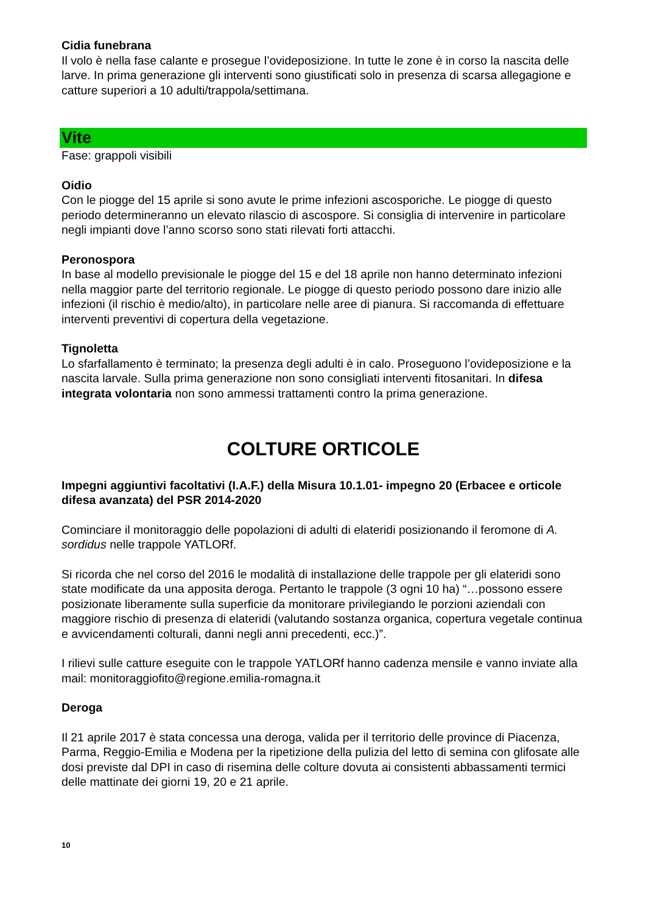Cidia funebrana
Il volo è nella fase calante e prosegue l’ovideposizione. In tutte le zone è in corso la nascita delle larve. In prima generazione gli interventi sono giustificati solo in presenza di scarsa allegagione e catture superiori a 10 adulti/trappola/settimana.
Vite
Fase: grappoli visibili
Oidio
Con le piogge del 15 aprile si sono avute le prime infezioni ascosporiche. Le piogge di questo periodo determineranno un elevato rilascio di ascospore. Si consiglia di intervenire in particolare negli impianti dove l’anno scorso sono stati rilevati forti attacchi.
Peronospora
In base al modello previsionale le piogge del 15 e del 18 aprile non hanno determinato infezioni nella maggior parte del territorio regionale. Le piogge di questo periodo possono dare inizio alle infezioni (il rischio è medio/alto), in particolare nelle aree di pianura. Si raccomanda di effettuare interventi preventivi di copertura della vegetazione.
Tignoletta
Lo sfarfallamento è terminato; la presenza degli adulti è in calo. Proseguono l’ovideposizione e la nascita larvale. Sulla prima generazione non sono consigliati interventi fitosanitari. In difesa integrata volontaria non sono ammessi trattamenti contro la prima generazione.
COLTURE ORTICOLE
Impegni aggiuntivi facoltativi (I.A.F.) della Misura 10.1.01- impegno 20 (Erbacee e orticole difesa avanzata) del PSR 2014-2020
Cominciare il monitoraggio delle popolazioni di adulti di elateridi posizionando il feromone di A. sordidus nelle trappole YATLORf.
Si ricorda che nel corso del 2016 le modalità di installazione delle trappole per gli elateridi sono state modificate da una apposita deroga. Pertanto le trappole (3 ogni 10 ha) “…possono essere posizionate liberamente sulla superficie da monitorare privilegiando le porzioni aziendali con maggiore rischio di presenza di elateridi (valutando sostanza organica, copertura vegetale continua e avvicendamenti colturali, danni negli anni precedenti, ecc.)”.
I rilievi sulle catture eseguite con le trappole YATLORf hanno cadenza mensile e vanno inviate alla mail: monitoraggiofito@regione.emilia-romagna.it
Deroga
Il 21 aprile 2017 è stata concessa una deroga, valida per il territorio delle province di Piacenza, Parma, Reggio-Emilia e Modena per la ripetizione della pulizia del letto di semina con glifosate alle dosi previste dal DPI in caso di risemina delle colture dovuta ai consistenti abbassamenti termici delle mattinate dei giorni 19, 20 e 21 aprile.
10